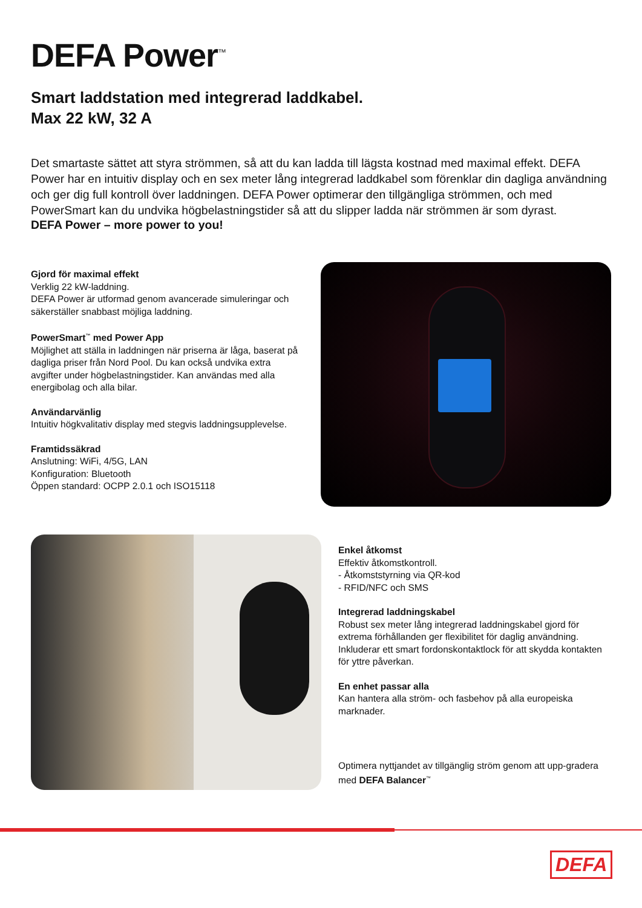DEFA Power<sup>™</sup>
Smart laddstation med integrerad laddkabel.
Max 22 kW, 32 A
Det smartaste sättet att styra strömmen, så att du kan ladda till lägsta kostnad med maximal effekt. DEFA Power har en intuitiv display och en sex meter lång integrerad laddkabel som förenklar din dagliga användning och ger dig full kontroll över laddningen. DEFA Power optimerar den tillgängliga strömmen, och med PowerSmart kan du undvika högbelastningstider så att du slipper ladda när strömmen är som dyrast.
DEFA Power – more power to you!
Gjord för maximal effekt
Verklig 22 kW-laddning.
DEFA Power är utformad genom avancerade simuleringar och säkerställer snabbast möjliga laddning.
PowerSmart<sup>™</sup> med Power App
Möjlighet att ställa in laddningen när priserna är låga, baserat på dagliga priser från Nord Pool. Du kan också undvika extra avgifter under högbelastningstider. Kan användas med alla energibolag och alla bilar.
Användarvänlig
Intuitiv högkvalitativ display med stegvis laddningsupplevelse.
Framtidssäkrad
Anslutning: WiFi, 4/5G, LAN
Konfiguration: Bluetooth
Öppen standard: OCPP 2.0.1 och ISO15118
Enkel åtkomst
Effektiv åtkomstkontroll.
- Åtkomststyrning via QR-kod
- RFID/NFC och SMS
Integrerad laddningskabel
Robust sex meter lång integrerad laddningskabel gjord för extrema förhållanden ger flexibilitet för daglig användning. Inkluderar ett smart fordonskontaktlock för att skydda kontakten för yttre påverkan.
En enhet passar alla
Kan hantera alla ström- och fasbehov på alla europeiska marknader.
Optimera nyttjandet av tillgänglig ström genom att upp-gradera med DEFA Balancer<sup>™</sup>
DEFA